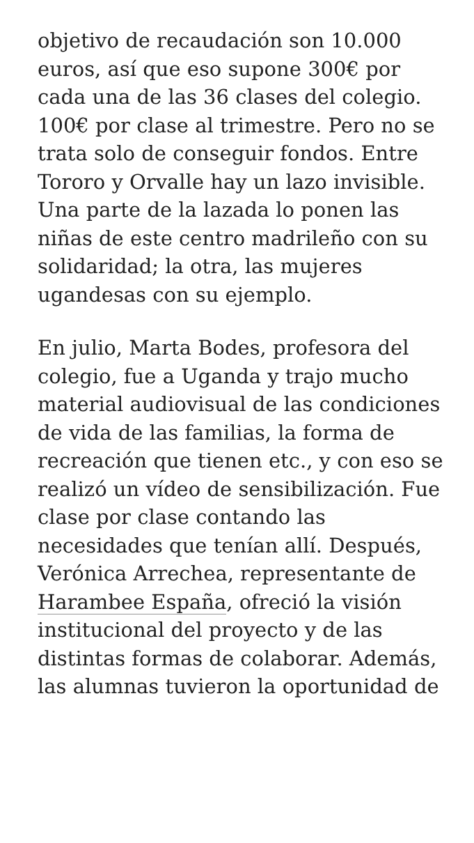objetivo de recaudación son 10.000 euros, así que eso supone 300€ por cada una de las 36 clases del colegio. 100€ por clase al trimestre. Pero no se trata solo de conseguir fondos. Entre Tororo y Orvalle hay un lazo invisible. Una parte de la lazada lo ponen las niñas de este centro madrileño con su solidaridad; la otra, las mujeres ugandesas con su ejemplo.
En julio, Marta Bodes, profesora del colegio, fue a Uganda y trajo mucho material audiovisual de las condiciones de vida de las familias, la forma de recreación que tienen etc., y con eso se realizó un vídeo de sensibilización. Fue clase por clase contando las necesidades que tenían allí. Después, Verónica Arrechea, representante de Harambee España, ofreció la visión institucional del proyecto y de las distintas formas de colaborar. Además, las alumnas tuvieron la oportunidad de